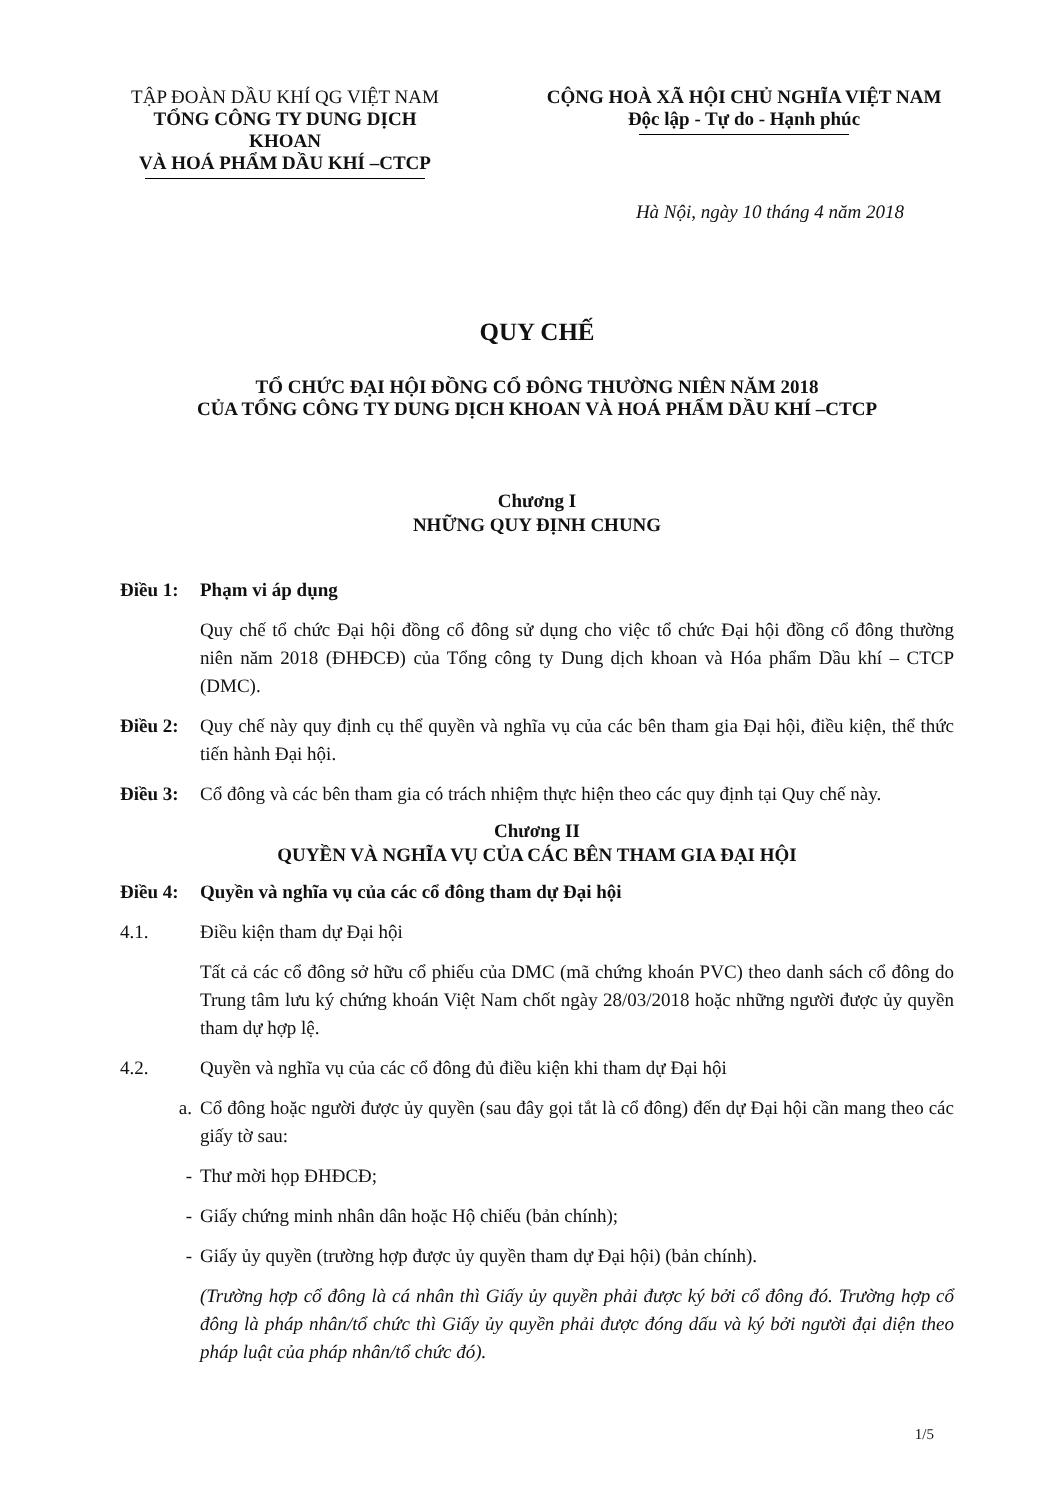TẬP ĐOÀN DẦU KHÍ QG VIỆT NAM
TỔNG CÔNG TY DUNG DỊCH KHOAN
VÀ HOÁ PHẨM DẦU KHÍ –CTCP
CỘNG HOÀ XÃ HỘI CHỦ NGHĨA VIỆT NAM
Độc lập - Tự do - Hạnh phúc
Hà Nội, ngày 10 tháng 4 năm 2018
QUY CHẾ
TỔ CHỨC ĐẠI HỘI ĐỒNG CỔ ĐÔNG THƯỜNG NIÊN NĂM 2018
CỦA TỔNG CÔNG TY DUNG DỊCH KHOAN VÀ HOÁ PHẨM DẦU KHÍ –CTCP
Chương I
NHỮNG QUY ĐỊNH CHUNG
Điều 1: Phạm vi áp dụng
Quy chế tổ chức Đại hội đồng cổ đông sử dụng cho việc tổ chức Đại hội đồng cổ đông thường niên năm 2018 (ĐHĐCĐ) của Tổng công ty Dung dịch khoan và Hóa phẩm Dầu khí – CTCP (DMC).
Điều 2: Quy chế này quy định cụ thể quyền và nghĩa vụ của các bên tham gia Đại hội, điều kiện, thể thức tiến hành Đại hội.
Điều 3: Cổ đông và các bên tham gia có trách nhiệm thực hiện theo các quy định tại Quy chế này.
Chương II
QUYỀN VÀ NGHĨA VỤ CỦA CÁC BÊN THAM GIA ĐẠI HỘI
Điều 4: Quyền và nghĩa vụ của các cổ đông tham dự Đại hội
4.1. Điều kiện tham dự Đại hội
Tất cả các cổ đông sở hữu cổ phiếu của DMC (mã chứng khoán PVC) theo danh sách cổ đông do Trung tâm lưu ký chứng khoán Việt Nam chốt ngày 28/03/2018 hoặc những người được ủy quyền tham dự hợp lệ.
4.2. Quyền và nghĩa vụ của các cổ đông đủ điều kiện khi tham dự Đại hội
a. Cổ đông hoặc người được ủy quyền (sau đây gọi tắt là cổ đông) đến dự Đại hội cần mang theo các giấy tờ sau:
- Thư mời họp ĐHĐCĐ;
- Giấy chứng minh nhân dân hoặc Hộ chiếu (bản chính);
- Giấy ủy quyền (trường hợp được ủy quyền tham dự Đại hội) (bản chính).
(Trường hợp cổ đông là cá nhân thì Giấy ủy quyền phải được ký bởi cổ đông đó. Trường hợp cổ đông là pháp nhân/tổ chức thì Giấy ủy quyền phải được đóng dấu và ký bởi người đại diện theo pháp luật của pháp nhân/tổ chức đó).
1/5